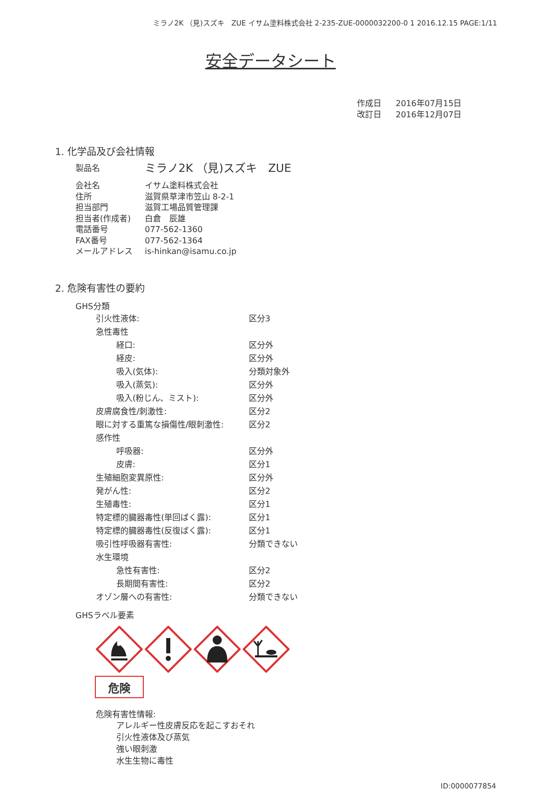ミラノ2K （見)スズキ　ZUE イサム塗料株式会社 2-235-ZUE-0000032200-0 1 2016.12.15 PAGE:1/11
安全データシート
作成日 2016年07月15日
改訂日 2016年12月07日
1. 化学品及び会社情報
| 製品名 | ミラノ2K （見)スズキ ZUE |
| 会社名 | イサム塗料株式会社 |
| 住所 | 滋賀県草津市笠山 8-2-1 |
| 担当部門 | 滋賀工場品質管理課 |
| 担当者(作成者) | 白倉 辰雄 |
| 電話番号 | 077-562-1360 |
| FAX番号 | 077-562-1364 |
| メールアドレス | is-hinkan@isamu.co.jp |
2. 危険有害性の要約
GHS分類
| 引火性液体: | 区分3 |
| 急性毒性 | |
| 経口: | 区分外 |
| 経皮: | 区分外 |
| 吸入(気体): | 分類対象外 |
| 吸入(蒸気): | 区分外 |
| 吸入(粉じん、ミスト): | 区分外 |
| 皮膚腐食性/刺激性: | 区分2 |
| 眼に対する重篤な損傷性/眼刺激性: | 区分2 |
| 感作性 | |
| 呼吸器: | 区分外 |
| 皮膚: | 区分1 |
| 生殖細胞変異原性: | 区分外 |
| 発がん性: | 区分2 |
| 生殖毒性: | 区分1 |
| 特定標的臓器毒性(単回ばく露): | 区分1 |
| 特定標的臓器毒性(反復ばく露): | 区分1 |
| 吸引性呼吸器有害性: | 分類できない |
| 水生環境 | |
| 急性有害性: | 区分2 |
| 長期間有害性: | 区分2 |
| オゾン層への有害性: | 分類できない |
GHSラベル要素
危険
危険有害性情報:
アレルギー性皮膚反応を起こすおそれ
引火性液体及び蒸気
強い眼刺激
水生生物に毒性
ID:0000077854